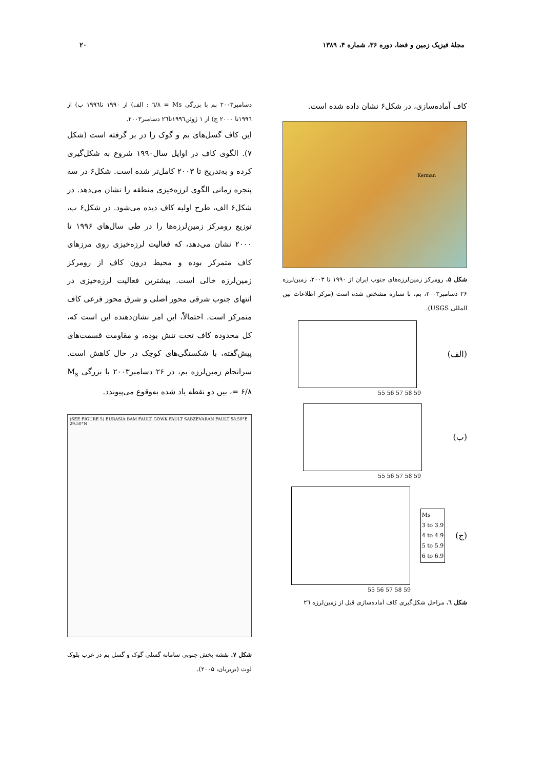مجلهٔ فیزیک زمین و فضا، دوره ۳۶، شماره ۴، ۱۳۸۹ ۲۰
کاف آماده‌سازی، در شکل۶ نشان داده شده است.
Kerman
شکل ۵. رومرکز زمین‌لرزه‌های جنوب ایران از ۱۹۹۰ تا ۲۰۰۳، زمین‌لرزه ۲۶ دسامبر۲۰۰۳، بم، با ستاره مشخص شده است (مرکز اطلاعات بین المللی USGS).
(الف)
55 56 57 58 59
(ب)
55 56 57 58 59
(ج)
Ms
3 to 3.9
4 to 4.9
5 to 5.9
6 to 6.9
55 56 57 58 59
شکل ٦. مراحل شکل‌گیری کاف آماده‌سازی قبل از زمین‌لرزه ٢٦
دسامبر۲۰۰۳ بم با بزرگی Ms = ٦/٨ : الف) از ۱۹۹۰ تا۱۹۹٦ ب) از ۱۹۹٦تا ۲۰۰۰ ج) از ۱ ژوئن۱۹۹٦تا۲٦ دسامبر۲۰۰۳.
این کاف گسل‌های بم و گوک را در بر گرفته است (شکل ۷). الگوی کاف در اوایل سال۱۹۹۰ شروع به شکل‌گیری کرده و به‌تدریج تا ۲۰۰۳ کامل‌تر شده است. شکل۶ در سه پنجره زمانی الگوی لرزه‌خیزی منطقه را نشان می‌دهد. در شکل۶ الف، طرح اولیه کاف دیده می‌شود. در شکل۶ ب، توزیع رومرکز زمین‌لرزه‌ها را در طی سال‌های ۱۹۹۶ تا ۲۰۰۰ نشان می‌دهد، که فعالیت لرزه‌خیزی روی مرزهای کاف متمرکز بوده و محیط درون کاف از رومرکز زمین‌لرزه خالی است. بیشترین فعالیت لرزه‌خیزی در انتهای جنوب شرقی محور اصلی و شرق محور فرعی کاف متمرکز است. احتمالاً، این امر نشان‌دهنده این است که، کل محدوده کاف تحت تنش بوده، و مقاومت قسمت‌های پیش‌گفته، با شکستگی‌های کوچک در حال کاهش است. سرانجام زمین‌لرزه بم، در ۲۶ دسامبر۲۰۰۳ با بزرگی M<sub>s</sub> = ۶/۸، بین دو نقطه یاد شده به‌وقوع می‌پیوندد.
(SEE FIGURE 5) EURASIA BAM FAULT GOWK FAULT SABZEVARAN FAULT 58.50°E 29.50°N
شکل ۷. نقشه بخش جنوبی سامانه گسلی گوک و گسل بم در غرب بلوک لوت (بربریان، ۲۰۰۵).